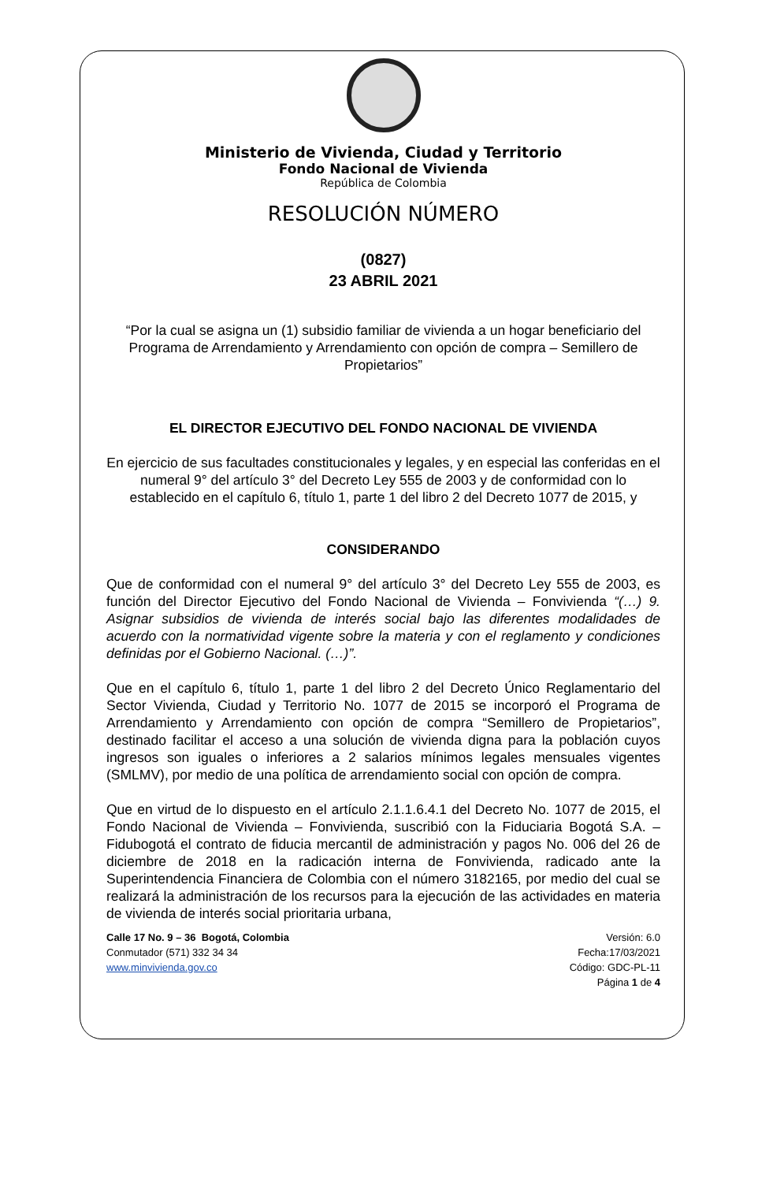Ministerio de Vivienda, Ciudad y Territorio
Fondo Nacional de Vivienda
República de Colombia
RESOLUCIÓN NÚMERO
(0827)
23 ABRIL 2021
“Por la cual se asigna un (1) subsidio familiar de vivienda a un hogar beneficiario del Programa de Arrendamiento y Arrendamiento con opción de compra – Semillero de Propietarios”
EL DIRECTOR EJECUTIVO DEL FONDO NACIONAL DE VIVIENDA
En ejercicio de sus facultades constitucionales y legales, y en especial las conferidas en el numeral 9° del artículo 3° del Decreto Ley 555 de 2003 y de conformidad con lo establecido en el capítulo 6, título 1, parte 1 del libro 2 del Decreto 1077 de 2015, y
CONSIDERANDO
Que de conformidad con el numeral 9° del artículo 3° del Decreto Ley 555 de 2003, es función del Director Ejecutivo del Fondo Nacional de Vivienda – Fonvivienda “(…) 9. Asignar subsidios de vivienda de interés social bajo las diferentes modalidades de acuerdo con la normatividad vigente sobre la materia y con el reglamento y condiciones definidas por el Gobierno Nacional. (…)”.
Que en el capítulo 6, título 1, parte 1 del libro 2 del Decreto Único Reglamentario del Sector Vivienda, Ciudad y Territorio No. 1077 de 2015 se incorporó el Programa de Arrendamiento y Arrendamiento con opción de compra “Semillero de Propietarios”, destinado facilitar el acceso a una solución de vivienda digna para la población cuyos ingresos son iguales o inferiores a 2 salarios mínimos legales mensuales vigentes (SMLMV), por medio de una política de arrendamiento social con opción de compra.
Que en virtud de lo dispuesto en el artículo 2.1.1.6.4.1 del Decreto No. 1077 de 2015, el Fondo Nacional de Vivienda – Fonvivienda, suscribió con la Fiduciaria Bogotá S.A. – Fidubogotá el contrato de fiducia mercantil de administración y pagos No. 006 del 26 de diciembre de 2018 en la radicación interna de Fonvivienda, radicado ante la Superintendencia Financiera de Colombia con el número 3182165, por medio del cual se realizará la administración de los recursos para la ejecución de las actividades en materia de vivienda de interés social prioritaria urbana,
Calle 17 No. 9 – 36 Bogotá, Colombia
Conmutador (571) 332 34 34
www.minvivienda.gov.co
Versión: 6.0
Fecha:17/03/2021
Código: GDC-PL-11
Página 1 de 4